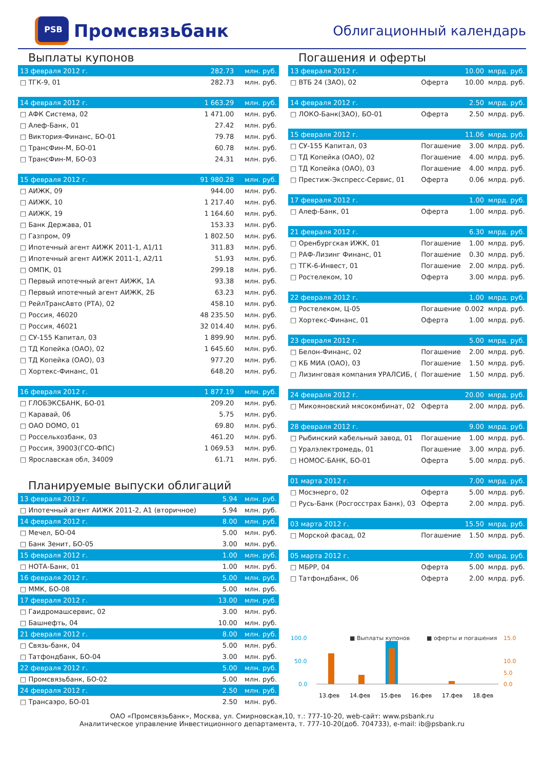PSB
Промсвязьбанк
Облигационный календарь
Выплаты купонов
| 13 февраля 2012 г. | 282.73 | млн. руб. |
| --- | --- | --- |
| □ ТГК-9, 01 | 282.73 | млн. руб. |
| 14 февраля 2012 г. | 1 663.29 | млн. руб. |
| □ АФК Система, 02 | 1 471.00 | млн. руб. |
| □ Алеф-Банк, 01 | 27.42 | млн. руб. |
| □ Виктория-Финанс, БО-01 | 79.78 | млн. руб. |
| □ ТрансФин-М, БО-01 | 60.78 | млн. руб. |
| □ ТрансФин-М, БО-03 | 24.31 | млн. руб. |
| 15 февраля 2012 г. | 91 980.28 | млн. руб. |
| □ АИЖК, 09 | 944.00 | млн. руб. |
| □ АИЖК, 10 | 1 217.40 | млн. руб. |
| □ АИЖК, 19 | 1 164.60 | млн. руб. |
| □ Банк Держава, 01 | 153.33 | млн. руб. |
| □ Газпром, 09 | 1 802.50 | млн. руб. |
| □ Ипотечный агент АИЖК 2011-1, А1/11 | 311.83 | млн. руб. |
| □ Ипотечный агент АИЖК 2011-1, А2/11 | 51.93 | млн. руб. |
| □ ОМПК, 01 | 299.18 | млн. руб. |
| □ Первый ипотечный агент АИЖК, 1А | 93.38 | млн. руб. |
| □ Первый ипотечный агент АИЖК, 2Б | 63.23 | млн. руб. |
| □ РейлТрансАвто (РТА), 02 | 458.10 | млн. руб. |
| □ Россия, 46020 | 48 235.50 | млн. руб. |
| □ Россия, 46021 | 32 014.40 | млн. руб. |
| □ СУ-155 Капитал, 03 | 1 899.90 | млн. руб. |
| □ ТД Копейка (ОАО), 02 | 1 645.60 | млн. руб. |
| □ ТД Копейка (ОАО), 03 | 977.20 | млн. руб. |
| □ Хортекс-Финанс, 01 | 648.20 | млн. руб. |
| 16 февраля 2012 г. | 1 877.19 | млн. руб. |
| □ ГЛОБЭКСБАНК, БО-01 | 209.20 | млн. руб. |
| □ Каравай, 06 | 5.75 | млн. руб. |
| □ ОАО DOMO, 01 | 69.80 | млн. руб. |
| □ Россельхозбанк, 03 | 461.20 | млн. руб. |
| □ Россия, 39003(ГСО-ФПС) | 1 069.53 | млн. руб. |
| □ Ярославская обл, 34009 | 61.71 | млн. руб. |
Планируемые выпуски облигаций
| 13 февраля 2012 г. | 5.94 | млн. руб. |
| --- | --- | --- |
| □ Ипотечный агент АИЖК 2011-2, А1 (вторичное) | 5.94 | млн. руб. |
| 14 февраля 2012 г. | 8.00 | млн. руб. |
| □ Мечел, БО-04 | 5.00 | млн. руб. |
| □ Банк Зенит, БО-05 | 3.00 | млн. руб. |
| 15 февраля 2012 г. | 1.00 | млн. руб. |
| □ НОТА-Банк, 01 | 1.00 | млн. руб. |
| 16 февраля 2012 г. | 5.00 | млн. руб. |
| □ ММК, БО-08 | 5.00 | млн. руб. |
| 17 февраля 2012 г. | 13.00 | млн. руб. |
| □ Гаидромашсервис, 02 | 3.00 | млн. руб. |
| □ Башнефть, 04 | 10.00 | млн. руб. |
| 21 февраля 2012 г. | 8.00 | млн. руб. |
| □ Связь-банк, 04 | 5.00 | млн. руб. |
| □ Татфондбанк, БО-04 | 3.00 | млн. руб. |
| 22 февраля 2012 г. | 5.00 | млн. руб. |
| □ Промсвязьбанк, БО-02 | 5.00 | млн. руб. |
| 24 февраля 2012 г. | 2.50 | млн. руб. |
| □ Трансаэро, БО-01 | 2.50 | млн. руб. |
Погашения и оферты
| 13 февраля 2012 г. | | 10.00 | млрд. руб. |
| --- | --- | --- | --- |
| □ ВТБ 24 (ЗАО), 02 | Оферта | 10.00 | млрд. руб. |
| 14 февраля 2012 г. | | 2.50 | млрд. руб. |
| □ ЛОКО-Банк(ЗАО), БО-01 | Оферта | 2.50 | млрд. руб. |
| 15 февраля 2012 г. | | 11.06 | млрд. руб. |
| □ СУ-155 Капитал, 03 | Погашение | 3.00 | млрд. руб. |
| □ ТД Копейка (ОАО), 02 | Погашение | 4.00 | млрд. руб. |
| □ ТД Копейка (ОАО), 03 | Погашение | 4.00 | млрд. руб. |
| □ Престиж-Экспресс-Сервис, 01 | Оферта | 0.06 | млрд. руб. |
| 17 февраля 2012 г. | | 1.00 | млрд. руб. |
| □ Алеф-Банк, 01 | Оферта | 1.00 | млрд. руб. |
| 21 февраля 2012 г. | | 6.30 | млрд. руб. |
| □ Оренбургская ИЖК, 01 | Погашение | 1.00 | млрд. руб. |
| □ РАФ-Лизинг Финанс, 01 | Погашение | 0.30 | млрд. руб. |
| □ ТГК-6-Инвест, 01 | Погашение | 2.00 | млрд. руб. |
| □ Ростелеком, 10 | Оферта | 3.00 | млрд. руб. |
| 22 февраля 2012 г. | | 1.00 | млрд. руб. |
| □ Ростелеком, Ц-05 | Погашение | 0.002 | млрд. руб. |
| □ Хортекс-Финанс, 01 | Оферта | 1.00 | млрд. руб. |
| 23 февраля 2012 г. | | 5.00 | млрд. руб. |
| □ Белон-Финанс, 02 | Погашение | 2.00 | млрд. руб. |
| □ КБ МИА (ОАО), 03 | Погашение | 1.50 | млрд. руб. |
| □ Лизинговая компания УРАЛСИБ, ( | Погашение | 1.50 | млрд. руб. |
| 24 февраля 2012 г. | | 20.00 | млрд. руб. |
| □ Микояновский мясокомбинат, 02 | Оферта | 2.00 | млрд. руб. |
| 28 февраля 2012 г. | | 9.00 | млрд. руб. |
| □ Рыбинский кабельный завод, 01 | Погашение | 1.00 | млрд. руб. |
| □ Уралэлектромедь, 01 | Погашение | 3.00 | млрд. руб. |
| □ НОМОС-БАНК, БО-01 | Оферта | 5.00 | млрд. руб. |
| 01 марта 2012 г. | | 7.00 | млрд. руб. |
| □ Мосэнерго, 02 | Оферта | 5.00 | млрд. руб. |
| □ Русь-Банк (Росгосстрах Банк), 03 | Оферта | 2.00 | млрд. руб. |
| 03 марта 2012 г. | | 15.50 | млрд. руб. |
| □ Морской фасад, 02 | Погашение | 1.50 | млрд. руб. |
| 05 марта 2012 г. | | 7.00 | млрд. руб. |
| □ МБРР, 04 | Оферта | 5.00 | млрд. руб. |
| □ Татфондбанк, 06 | Оферта | 2.00 | млрд. руб. |
100.0
50.0
0.0
15.0
10.0
5.0
0.0
■ Выплаты купонов
■ оферты и погашения
13.фев
14.фев
15.фев
16.фев
17.фев
18.фев
ОАО «Промсвязьбанк», Москва, ул. Смирновская,10, т.: 777-10-20, web-сайт: www.psbank.ru
Аналитическое управление Инвестиционного департамента, т. 777-10-20(доб. 704733), e-mail: ib@psbank.ru